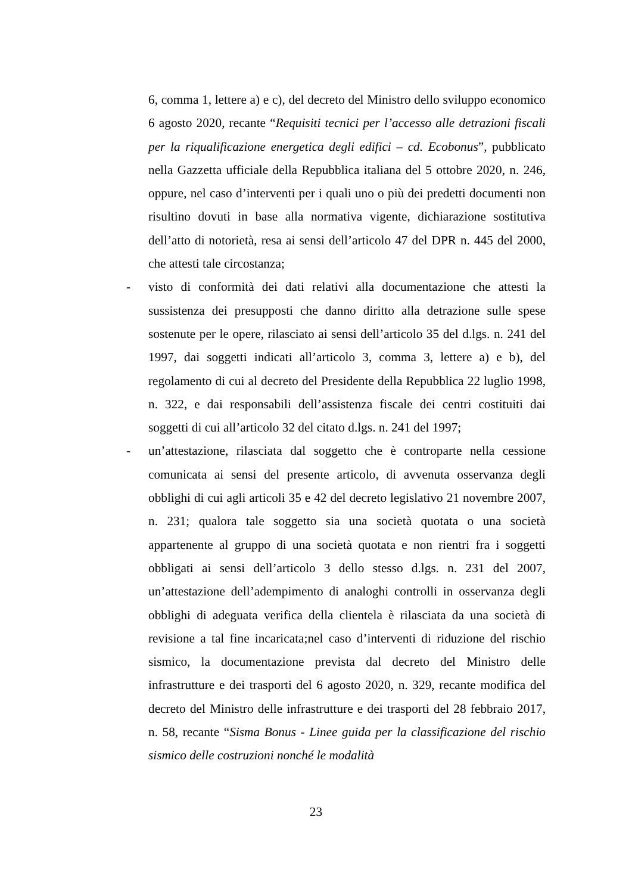6, comma 1, lettere a) e c), del decreto del Ministro dello sviluppo economico 6 agosto 2020, recante “Requisiti tecnici per l’accesso alle detrazioni fiscali per la riqualificazione energetica degli edifici – cd. Ecobonus”, pubblicato nella Gazzetta ufficiale della Repubblica italiana del 5 ottobre 2020, n. 246, oppure, nel caso d’interventi per i quali uno o più dei predetti documenti non risultino dovuti in base alla normativa vigente, dichiarazione sostitutiva dell’atto di notorietà, resa ai sensi dell’articolo 47 del DPR n. 445 del 2000, che attesti tale circostanza;
- visto di conformità dei dati relativi alla documentazione che attesti la sussistenza dei presupposti che danno diritto alla detrazione sulle spese sostenute per le opere, rilasciato ai sensi dell’articolo 35 del d.lgs. n. 241 del 1997, dai soggetti indicati all’articolo 3, comma 3, lettere a) e b), del regolamento di cui al decreto del Presidente della Repubblica 22 luglio 1998, n. 322, e dai responsabili dell’assistenza fiscale dei centri costituiti dai soggetti di cui all’articolo 32 del citato d.lgs. n. 241 del 1997;
- un’attestazione, rilasciata dal soggetto che è controparte nella cessione comunicata ai sensi del presente articolo, di avvenuta osservanza degli obblighi di cui agli articoli 35 e 42 del decreto legislativo 21 novembre 2007, n. 231; qualora tale soggetto sia una società quotata o una società appartenente al gruppo di una società quotata e non rientri fra i soggetti obbligati ai sensi dell’articolo 3 dello stesso d.lgs. n. 231 del 2007, un’attestazione dell’adempimento di analoghi controlli in osservanza degli obblighi di adeguata verifica della clientela è rilasciata da una società di revisione a tal fine incaricata;nel caso d’interventi di riduzione del rischio sismico, la documentazione prevista dal decreto del Ministro delle infrastrutture e dei trasporti del 6 agosto 2020, n. 329, recante modifica del decreto del Ministro delle infrastrutture e dei trasporti del 28 febbraio 2017, n. 58, recante “Sisma Bonus - Linee guida per la classificazione del rischio sismico delle costruzioni nonché le modalità
23